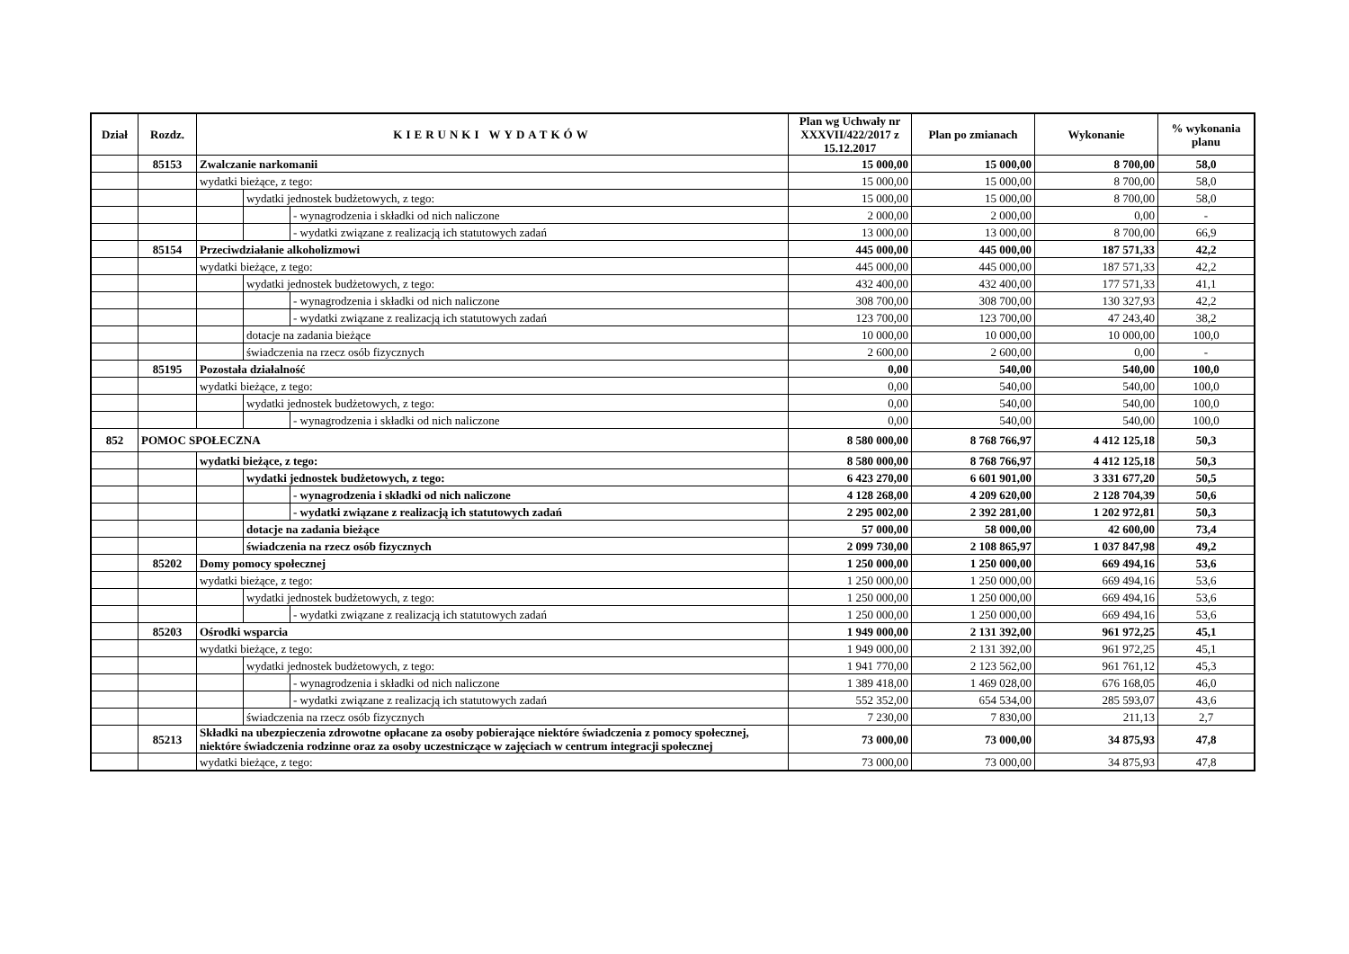| Dział | Rozdz. | KIERUNKI WYDATKÓW | | | Plan wg Uchwały nr XXXVII/422/2017 z 15.12.2017 | Plan po zmianach | Wykonanie | % wykonania planu |
| --- | --- | --- | --- | --- | --- | --- | --- | --- |
| | 85153 | Zwalczanie narkomanii | | | 15 000,00 | 15 000,00 | 8 700,00 | 58,0 |
| | | wydatki bieżące, z tego: | | | 15 000,00 | 15 000,00 | 8 700,00 | 58,0 |
| | | | wydatki jednostek budżetowych, z tego: | | 15 000,00 | 15 000,00 | 8 700,00 | 58,0 |
| | | | | - wynagrodzenia i składki od nich naliczone | 2 000,00 | 2 000,00 | 0,00 | - |
| | | | | - wydatki związane z realizacją ich statutowych zadań | 13 000,00 | 13 000,00 | 8 700,00 | 66,9 |
| | 85154 | Przeciwdziałanie alkoholizmowi | | | 445 000,00 | 445 000,00 | 187 571,33 | 42,2 |
| | | wydatki bieżące, z tego: | | | 445 000,00 | 445 000,00 | 187 571,33 | 42,2 |
| | | | wydatki jednostek budżetowych, z tego: | | 432 400,00 | 432 400,00 | 177 571,33 | 41,1 |
| | | | | - wynagrodzenia i składki od nich naliczone | 308 700,00 | 308 700,00 | 130 327,93 | 42,2 |
| | | | | - wydatki związane z realizacją ich statutowych zadań | 123 700,00 | 123 700,00 | 47 243,40 | 38,2 |
| | | | dotacje na zadania bieżące | | 10 000,00 | 10 000,00 | 10 000,00 | 100,0 |
| | | | świadczenia na rzecz osób fizycznych | | 2 600,00 | 2 600,00 | 0,00 | - |
| | 85195 | Pozostała działalność | | | 0,00 | 540,00 | 540,00 | 100,0 |
| | | wydatki bieżące, z tego: | | | 0,00 | 540,00 | 540,00 | 100,0 |
| | | | wydatki jednostek budżetowych, z tego: | | 0,00 | 540,00 | 540,00 | 100,0 |
| | | | | - wynagrodzenia i składki od nich naliczone | 0,00 | 540,00 | 540,00 | 100,0 |
| 852 | POMOC SPOŁECZNA | | | | 8 580 000,00 | 8 768 766,97 | 4 412 125,18 | 50,3 |
| | | wydatki bieżące, z tego: | | | 8 580 000,00 | 8 768 766,97 | 4 412 125,18 | 50,3 |
| | | | wydatki jednostek budżetowych, z tego: | | 6 423 270,00 | 6 601 901,00 | 3 331 677,20 | 50,5 |
| | | | | - wynagrodzenia i składki od nich naliczone | 4 128 268,00 | 4 209 620,00 | 2 128 704,39 | 50,6 |
| | | | | - wydatki związane z realizacją ich statutowych zadań | 2 295 002,00 | 2 392 281,00 | 1 202 972,81 | 50,3 |
| | | | dotacje na zadania bieżące | | 57 000,00 | 58 000,00 | 42 600,00 | 73,4 |
| | | | świadczenia na rzecz osób fizycznych | | 2 099 730,00 | 2 108 865,97 | 1 037 847,98 | 49,2 |
| | 85202 | Domy pomocy społecznej | | | 1 250 000,00 | 1 250 000,00 | 669 494,16 | 53,6 |
| | | wydatki bieżące, z tego: | | | 1 250 000,00 | 1 250 000,00 | 669 494,16 | 53,6 |
| | | | wydatki jednostek budżetowych, z tego: | | 1 250 000,00 | 1 250 000,00 | 669 494,16 | 53,6 |
| | | | | - wydatki związane z realizacją ich statutowych zadań | 1 250 000,00 | 1 250 000,00 | 669 494,16 | 53,6 |
| | 85203 | Ośrodki wsparcia | | | 1 949 000,00 | 2 131 392,00 | 961 972,25 | 45,1 |
| | | wydatki bieżące, z tego: | | | 1 949 000,00 | 2 131 392,00 | 961 972,25 | 45,1 |
| | | | wydatki jednostek budżetowych, z tego: | | 1 941 770,00 | 2 123 562,00 | 961 761,12 | 45,3 |
| | | | | - wynagrodzenia i składki od nich naliczone | 1 389 418,00 | 1 469 028,00 | 676 168,05 | 46,0 |
| | | | | - wydatki związane z realizacją ich statutowych zadań | 552 352,00 | 654 534,00 | 285 593,07 | 43,6 |
| | | | świadczenia na rzecz osób fizycznych | | 7 230,00 | 7 830,00 | 211,13 | 2,7 |
| | 85213 | Składki na ubezpieczenia zdrowotne opłacane za osoby pobierające niektóre świadczenia z pomocy społecznej, niektóre świadczenia rodzinne oraz za osoby uczestniczące w zajęciach w centrum integracji społecznej | | | 73 000,00 | 73 000,00 | 34 875,93 | 47,8 |
| | | wydatki bieżące, z tego: | | | 73 000,00 | 73 000,00 | 34 875,93 | 47,8 |